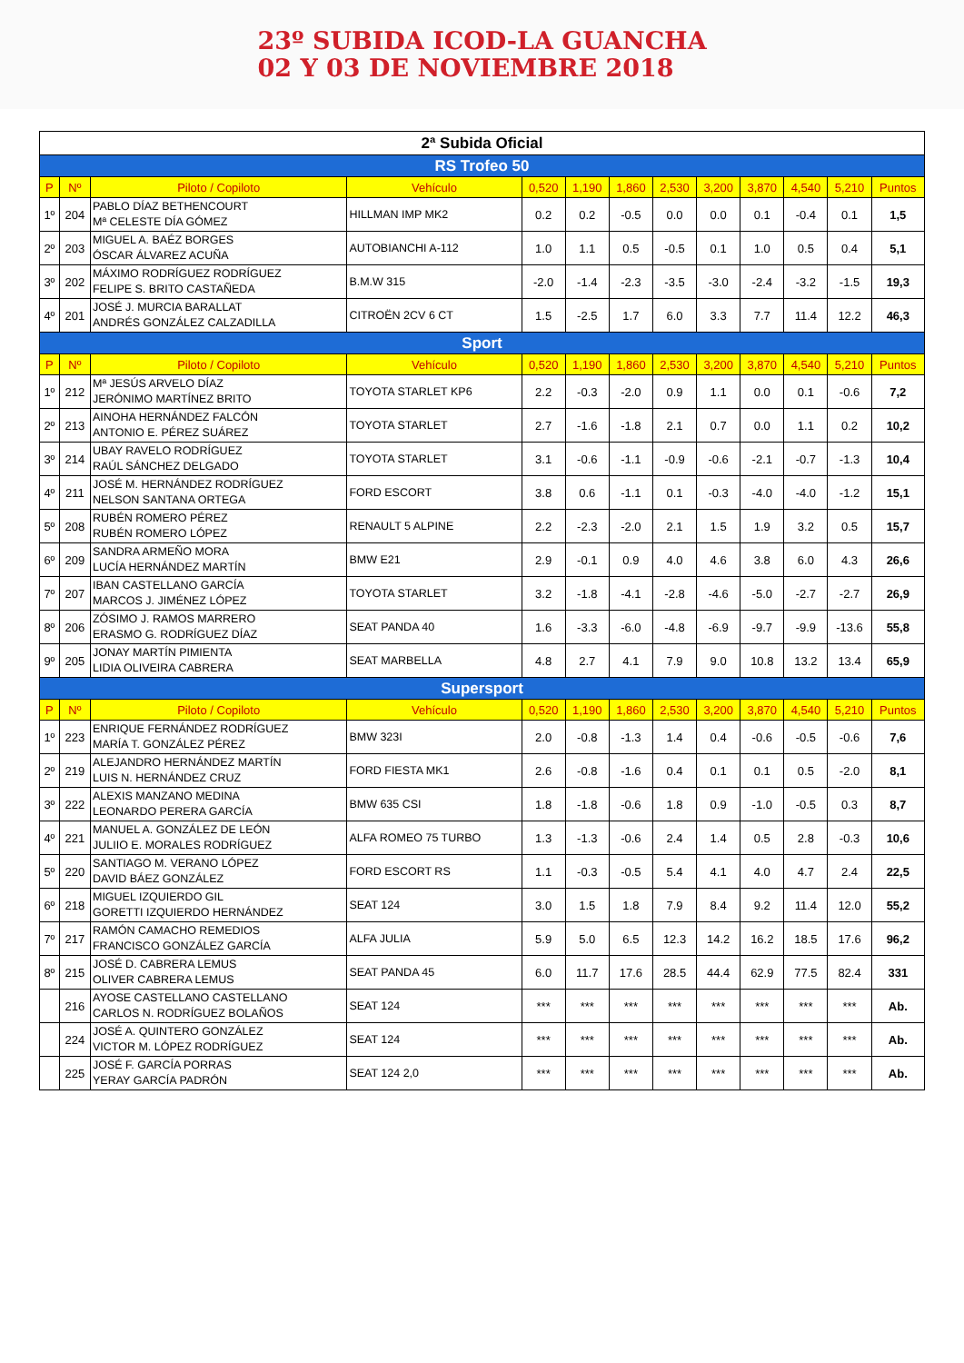23º SUBIDA ICOD-LA GUANCHA
02 Y 03 DE NOVIEMBRE 2018
| 2ª Subida Oficial | | | | | | | | | | | | |
| RS Trofeo 50 | | | | | | | | | | | | |
| P | Nº | Piloto / Copiloto | Vehículo | 0,520 | 1,190 | 1,860 | 2,530 | 3,200 | 3,870 | 4,540 | 5,210 | Puntos |
| 1º | 204 | PABLO DÍAZ BETHENCOURT Mª CELESTE DÍA GÓMEZ | HILLMAN IMP MK2 | 0.2 | 0.2 | -0.5 | 0.0 | 0.0 | 0.1 | -0.4 | 0.1 | 1,5 |
| 2º | 203 | MIGUEL A. BAÉZ BORGES ÓSCAR ÁLVAREZ ACUÑA | AUTOBIANCHI A-112 | 1.0 | 1.1 | 0.5 | -0.5 | 0.1 | 1.0 | 0.5 | 0.4 | 5,1 |
| 3º | 202 | MÁXIMO RODRÍGUEZ RODRÍGUEZ FELIPE S. BRITO CASTAÑEDA | B.M.W 315 | -2.0 | -1.4 | -2.3 | -3.5 | -3.0 | -2.4 | -3.2 | -1.5 | 19,3 |
| 4º | 201 | JOSÉ J. MURCIA BARALLAT ANDRÉS GONZÁLEZ CALZADILLA | CITROËN 2CV 6 CT | 1.5 | -2.5 | 1.7 | 6.0 | 3.3 | 7.7 | 11.4 | 12.2 | 46,3 |
| Sport | | | | | | | | | | | | |
| P | Nº | Piloto / Copiloto | Vehículo | 0,520 | 1,190 | 1,860 | 2,530 | 3,200 | 3,870 | 4,540 | 5,210 | Puntos |
| 1º | 212 | Mª JESÚS ARVELO DÍAZ JERÓNIMO MARTÍNEZ BRITO | TOYOTA STARLET KP6 | 2.2 | -0.3 | -2.0 | 0.9 | 1.1 | 0.0 | 0.1 | -0.6 | 7,2 |
| 2º | 213 | AINOHA HERNÁNDEZ FALCÓN ANTONIO E. PÉREZ SUÁREZ | TOYOTA STARLET | 2.7 | -1.6 | -1.8 | 2.1 | 0.7 | 0.0 | 1.1 | 0.2 | 10,2 |
| 3º | 214 | UBAY RAVELO RODRÍGUEZ RAÚL SÁNCHEZ DELGADO | TOYOTA STARLET | 3.1 | -0.6 | -1.1 | -0.9 | -0.6 | -2.1 | -0.7 | -1.3 | 10,4 |
| 4º | 211 | JOSÉ M. HERNÁNDEZ RODRÍGUEZ NELSON SANTANA ORTEGA | FORD ESCORT | 3.8 | 0.6 | -1.1 | 0.1 | -0.3 | -4.0 | -4.0 | -1.2 | 15,1 |
| 5º | 208 | RUBÉN ROMERO PÉREZ RUBÉN ROMERO LÓPEZ | RENAULT 5 ALPINE | 2.2 | -2.3 | -2.0 | 2.1 | 1.5 | 1.9 | 3.2 | 0.5 | 15,7 |
| 6º | 209 | SANDRA ARMEÑO MORA LUCÍA HERNÁNDEZ MARTÍN | BMW E21 | 2.9 | -0.1 | 0.9 | 4.0 | 4.6 | 3.8 | 6.0 | 4.3 | 26,6 |
| 7º | 207 | IBAN CASTELLANO GARCÍA MARCOS J. JIMÉNEZ LÓPEZ | TOYOTA STARLET | 3.2 | -1.8 | -4.1 | -2.8 | -4.6 | -5.0 | -2.7 | -2.7 | 26,9 |
| 8º | 206 | ZÓSIMO J. RAMOS MARRERO ERASMO G. RODRÍGUEZ DÍAZ | SEAT PANDA 40 | 1.6 | -3.3 | -6.0 | -4.8 | -6.9 | -9.7 | -9.9 | -13.6 | 55,8 |
| 9º | 205 | JONAY MARTÍN PIMIENTA LIDIA OLIVEIRA CABRERA | SEAT MARBELLA | 4.8 | 2.7 | 4.1 | 7.9 | 9.0 | 10.8 | 13.2 | 13.4 | 65,9 |
| Supersport | | | | | | | | | | | | |
| P | Nº | Piloto / Copiloto | Vehículo | 0,520 | 1,190 | 1,860 | 2,530 | 3,200 | 3,870 | 4,540 | 5,210 | Puntos |
| 1º | 223 | ENRIQUE FERNÁNDEZ RODRÍGUEZ MARÍA T. GONZÁLEZ PÉREZ | BMW 323I | 2.0 | -0.8 | -1.3 | 1.4 | 0.4 | -0.6 | -0.5 | -0.6 | 7,6 |
| 2º | 219 | ALEJANDRO HERNÁNDEZ MARTÍN LUIS N. HERNÁNDEZ CRUZ | FORD FIESTA MK1 | 2.6 | -0.8 | -1.6 | 0.4 | 0.1 | 0.1 | 0.5 | -2.0 | 8,1 |
| 3º | 222 | ALEXIS MANZANO MEDINA LEONARDO PERERA GARCÍA | BMW 635 CSI | 1.8 | -1.8 | -0.6 | 1.8 | 0.9 | -1.0 | -0.5 | 0.3 | 8,7 |
| 4º | 221 | MANUEL A. GONZÁLEZ DE LEÓN JULIIO E. MORALES RODRÍGUEZ | ALFA ROMEO 75 TURBO | 1.3 | -1.3 | -0.6 | 2.4 | 1.4 | 0.5 | 2.8 | -0.3 | 10,6 |
| 5º | 220 | SANTIAGO M. VERANO LÓPEZ DAVID BÁEZ GONZÁLEZ | FORD ESCORT RS | 1.1 | -0.3 | -0.5 | 5.4 | 4.1 | 4.0 | 4.7 | 2.4 | 22,5 |
| 6º | 218 | MIGUEL IZQUIERDO GIL GORETTI IZQUIERDO HERNÁNDEZ | SEAT 124 | 3.0 | 1.5 | 1.8 | 7.9 | 8.4 | 9.2 | 11.4 | 12.0 | 55,2 |
| 7º | 217 | RAMÓN CAMACHO REMEDIOS FRANCISCO GONZÁLEZ GARCÍA | ALFA JULIA | 5.9 | 5.0 | 6.5 | 12.3 | 14.2 | 16.2 | 18.5 | 17.6 | 96,2 |
| 8º | 215 | JOSÉ D. CABRERA LEMUS OLIVER CABRERA LEMUS | SEAT PANDA 45 | 6.0 | 11.7 | 17.6 | 28.5 | 44.4 | 62.9 | 77.5 | 82.4 | 331 |
| | 216 | AYOSE CASTELLANO CASTELLANO CARLOS N. RODRÍGUEZ BOLAÑOS | SEAT 124 | *** | *** | *** | *** | *** | *** | *** | *** | Ab. |
| | 224 | JOSÉ A. QUINTERO GONZÁLEZ VICTOR M. LÓPEZ RODRÍGUEZ | SEAT 124 | *** | *** | *** | *** | *** | *** | *** | *** | Ab. |
| | 225 | JOSÉ F. GARCÍA PORRAS YERAY GARCÍA PADRÓN | SEAT 124 2,0 | *** | *** | *** | *** | *** | *** | *** | *** | Ab. |